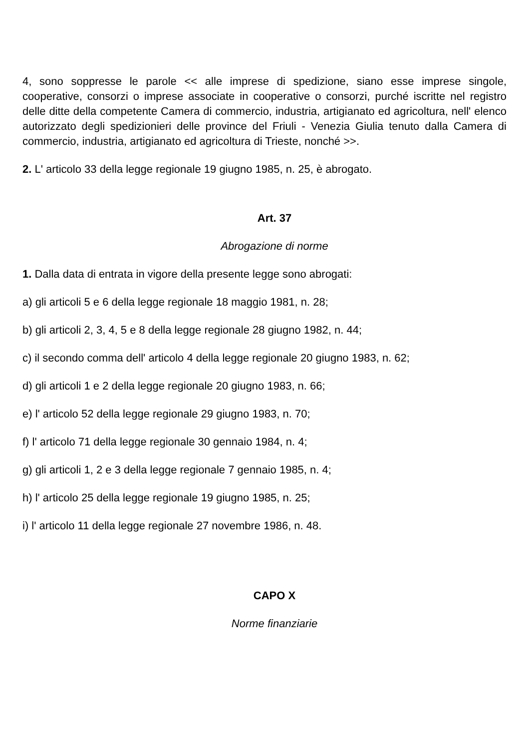4, sono soppresse le parole << alle imprese di spedizione, siano esse imprese singole, cooperative, consorzi o imprese associate in cooperative o consorzi, purché iscritte nel registro delle ditte della competente Camera di commercio, industria, artigianato ed agricoltura, nell' elenco autorizzato degli spedizionieri delle province del Friuli - Venezia Giulia tenuto dalla Camera di commercio, industria, artigianato ed agricoltura di Trieste, nonché >>.
2. L' articolo 33 della legge regionale 19 giugno 1985, n. 25, è abrogato.
Art. 37
Abrogazione di norme
1. Dalla data di entrata in vigore della presente legge sono abrogati:
a) gli articoli 5 e 6 della legge regionale 18 maggio 1981, n. 28;
b) gli articoli 2, 3, 4, 5 e 8 della legge regionale 28 giugno 1982, n. 44;
c) il secondo comma dell' articolo 4 della legge regionale 20 giugno 1983, n. 62;
d) gli articoli 1 e 2 della legge regionale 20 giugno 1983, n. 66;
e) l' articolo 52 della legge regionale 29 giugno 1983, n. 70;
f) l' articolo 71 della legge regionale 30 gennaio 1984, n. 4;
g) gli articoli 1, 2 e 3 della legge regionale 7 gennaio 1985, n. 4;
h) l' articolo 25 della legge regionale 19 giugno 1985, n. 25;
i) l' articolo 11 della legge regionale 27 novembre 1986, n. 48.
CAPO X
Norme finanziarie